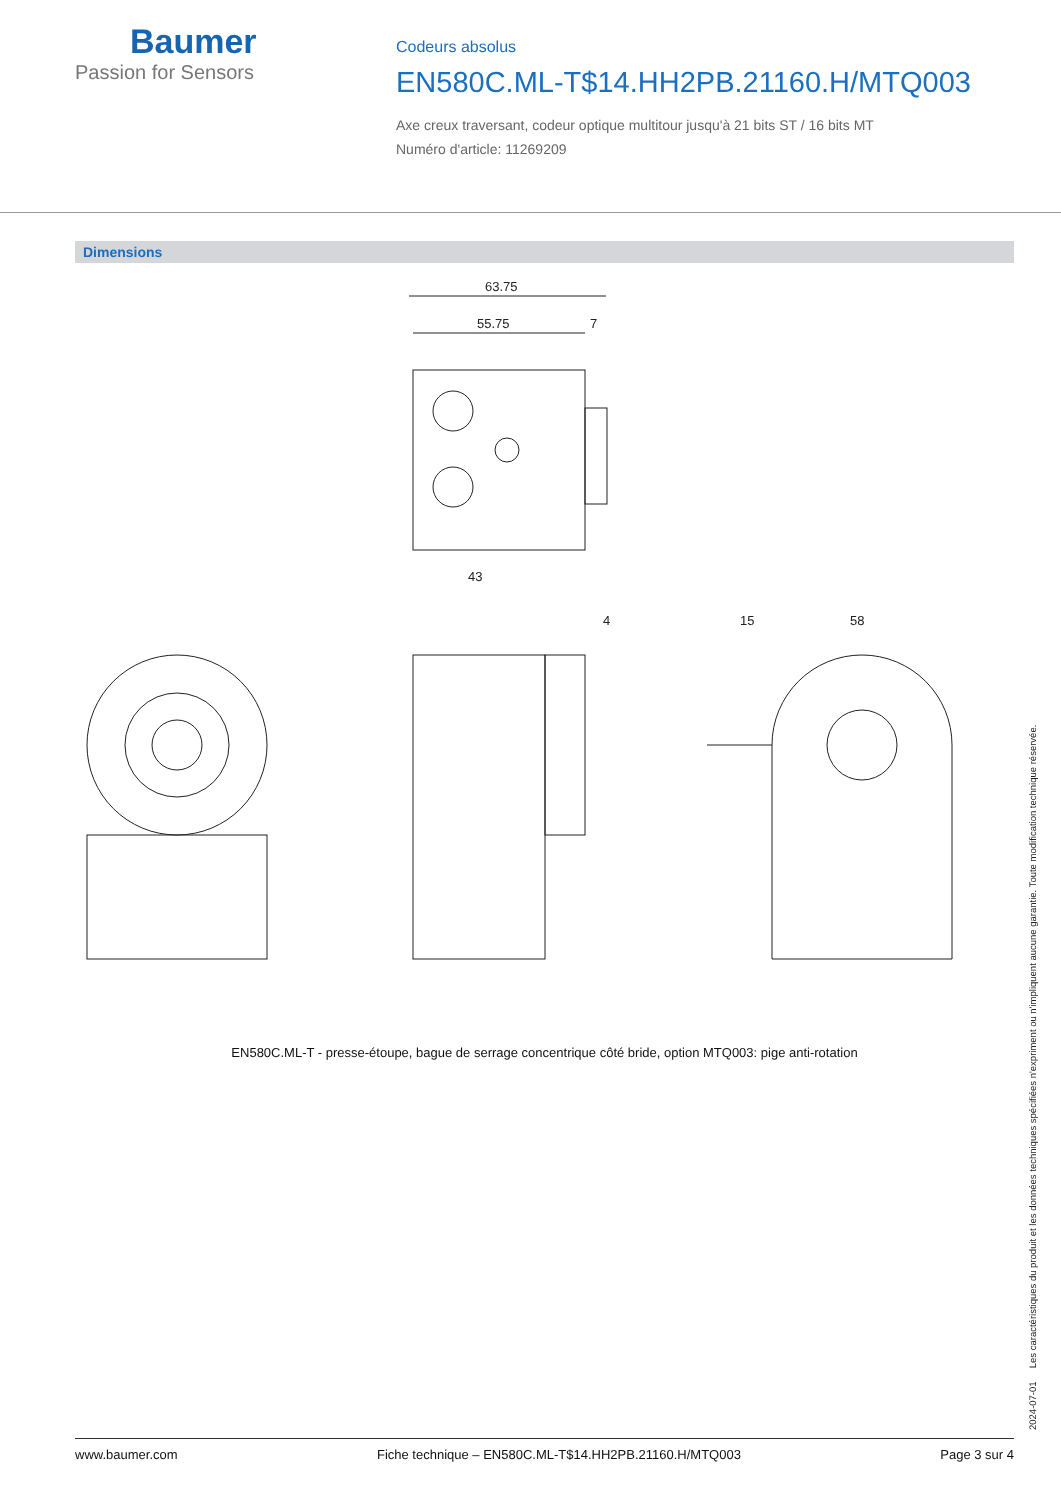Baumer
Passion for Sensors
Codeurs absolus
EN580C.ML-T$14.HH2PB.21160.H/MTQ003
Axe creux traversant, codeur optique multitour jusqu'à 21 bits ST / 16 bits MT
Numéro d'article: 11269209
Dimensions
63.75
55.75
7
43
4
15
58
EN580C.ML-T - presse-étoupe, bague de serrage concentrique côté bride, option MTQ003: pige anti-rotation
2024-07-01 Les caractéristiques du produit et les données techniques spécifiées n'expriment ou n'impliquent aucune garantie. Toute modification technique réservée.
www.baumer.com Fiche technique – EN580C.ML-T$14.HH2PB.21160.H/MTQ003 Page 3 sur 4